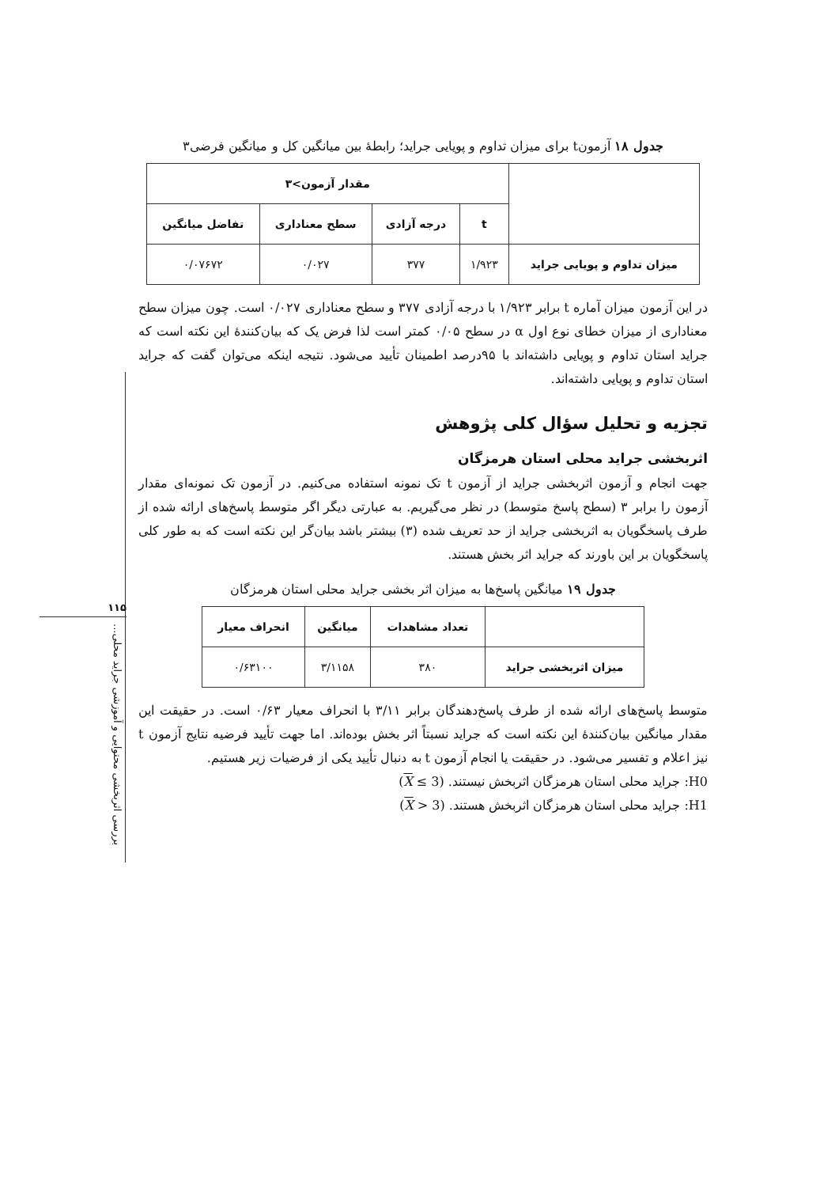۱۱۵
بررسی اثربخشی محتوایی و آموزشی جراید محلی...
جدول ۱۸ آزمونt برای میزان تداوم و پویایی جراید؛ رابطهٔ بین میانگین کل و میانگین فرضی۳
| | مقدار آزمون>۳ | | | |
| --- | --- | --- | --- | --- |
| | t | درجه آزادی | سطح معناداری | تفاضل میانگین |
| میزان تداوم و پویایی جراید | ۱/۹۲۳ | ۳۷۷ | ۰/۰۲۷ | ۰/۰۷۶۷۲ |
در این آزمون میزان آماره t برابر ۱/۹۲۳ با درجه آزادی ۳۷۷ و سطح معناداری ۰/۰۲۷ است. چون میزان سطح معناداری از میزان خطای نوع اول α در سطح ۰/۰۵ کمتر است لذا فرض یک که بیان‌کنندهٔ این نکته است که جراید استان تداوم و پویایی داشته‌اند با ۹۵درصد اطمینان تأیید می‌شود. نتیجه اینکه می‌توان گفت که جراید استان تداوم و پویایی داشته‌اند.
تجزیه و تحلیل سؤال کلی پژوهش
اثربخشی جراید محلی استان هرمزگان
جهت انجام و آزمون اثربخشی جراید از آزمون t تک نمونه استفاده می‌کنیم. در آزمون تک نمونه‌ای مقدار آزمون را برابر ۳ (سطح پاسخ متوسط) در نظر می‌گیریم. به عبارتی دیگر اگر متوسط پاسخ‌های ارائه شده از طرف پاسخگویان به اثربخشی جراید از حد تعریف شده (۳) بیشتر باشد بیان‌گر این نکته است که به طور کلی پاسخگویان بر این باورند که جراید اثر بخش هستند.
جدول ۱۹ میانگین پاسخ‌ها به میزان اثر بخشی جراید محلی استان هرمزگان
| | تعداد مشاهدات | میانگین | انحراف معیار |
| --- | --- | --- | --- |
| میزان اثربخشی جراید | ۳۸۰ | ۳/۱۱۵۸ | ۰/۶۳۱۰۰ |
متوسط پاسخ‌های ارائه شده از طرف پاسخ‌دهندگان برابر ۳/۱۱ با انحراف معیار ۰/۶۳ است. در حقیقت این مقدار میانگین بیان‌کنندهٔ این نکته است که جراید نسبتاً اثر بخش بوده‌اند. اما جهت تأیید فرضیه نتایج آزمون t نیز اعلام و تفسیر می‌شود. در حقیقت یا انجام آزمون t به دنبال تأیید یکی از فرضیات زیر هستیم.
H0: جراید محلی استان هرمزگان اثربخش نیستند. (X ≤ 3)
H1: جراید محلی استان هرمزگان اثربخش هستند. (X > 3)